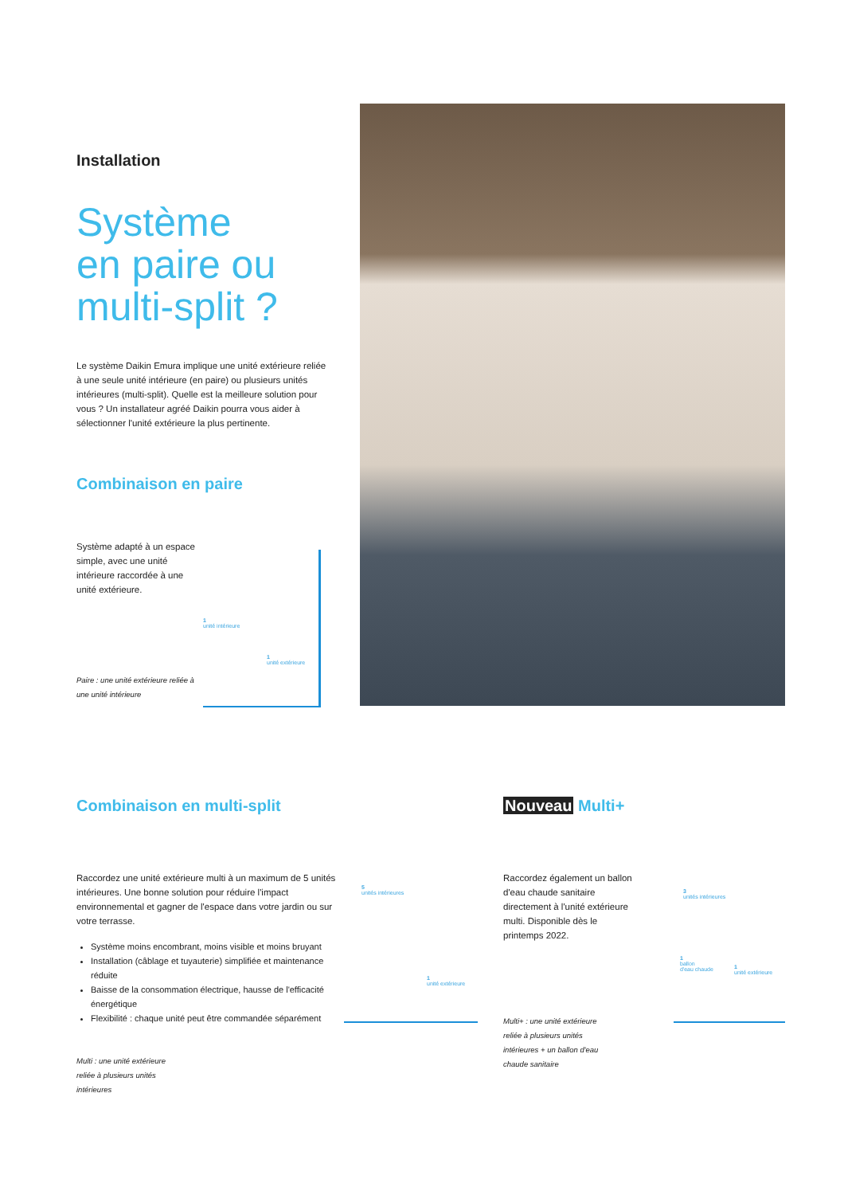Installation
Système
en paire ou
multi-split ?
Le système Daikin Emura implique une unité extérieure reliée à une seule unité intérieure (en paire) ou plusieurs unités intérieures (multi-split). Quelle est la meilleure solution pour vous ? Un installateur agréé Daikin pourra vous aider à sélectionner l'unité extérieure la plus pertinente.
Combinaison en paire
Système adapté à un espace simple, avec une unité intérieure raccordée à une unité extérieure.
Paire : une unité extérieure reliée à une unité intérieure
1
unité intérieure
1
unité extérieure
Combinaison en multi-split
Raccordez une unité extérieure multi à un maximum de 5 unités intérieures. Une bonne solution pour réduire l'impact environnemental et gagner de l'espace dans votre jardin ou sur votre terrasse.
Système moins encombrant, moins visible et moins bruyant
Installation (câblage et tuyauterie) simplifiée et maintenance réduite
Baisse de la consommation électrique, hausse de l'efficacité énergétique
Flexibilité : chaque unité peut être commandée séparément
Multi : une unité extérieure reliée à plusieurs unités intérieures
5
unités intérieures
1
unité extérieure
Nouveau Multi+
Raccordez également un ballon d'eau chaude sanitaire directement à l'unité extérieure multi. Disponible dès le printemps 2022.
Multi+ : une unité extérieure reliée à plusieurs unités intérieures + un ballon d'eau chaude sanitaire
3
unités intérieures
1
ballon
d'eau chaude
1
unité extérieure